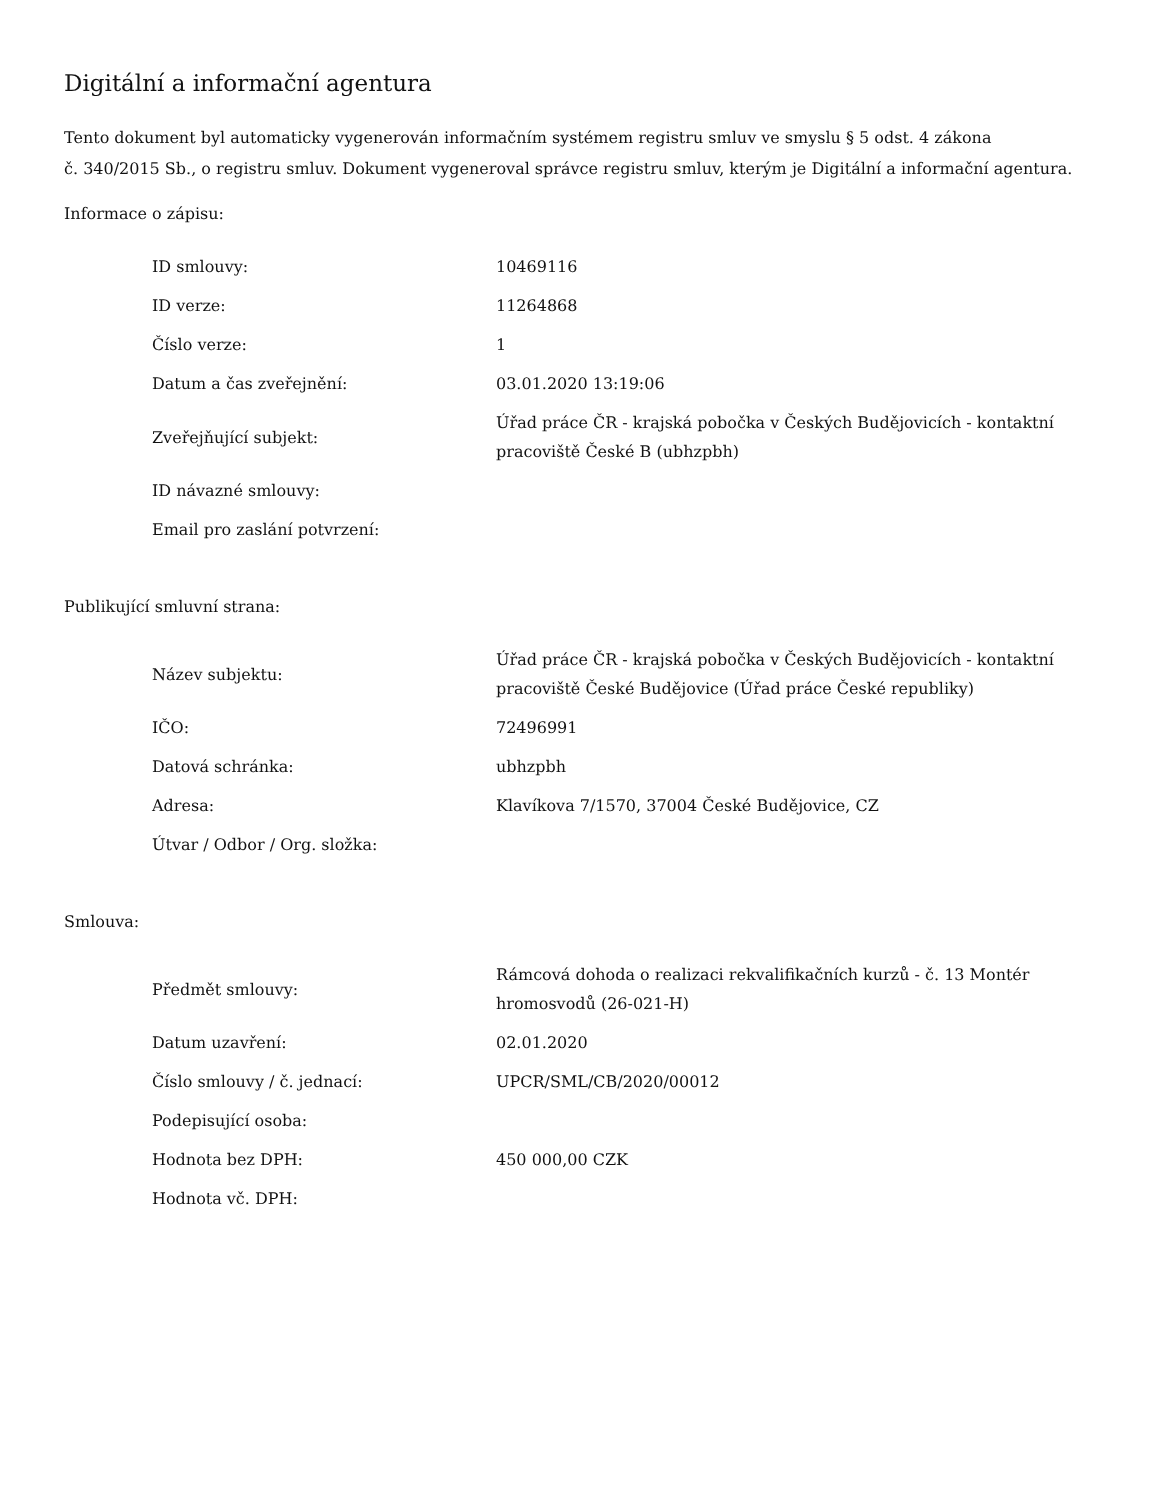Digitální a informační agentura
Tento dokument byl automaticky vygenerován informačním systémem registru smluv ve smyslu § 5 odst. 4 zákona
č. 340/2015 Sb., o registru smluv. Dokument vygeneroval správce registru smluv, kterým je Digitální a informační agentura.
Informace o zápisu:
| ID smlouvy: | 10469116 |
| ID verze: | 11264868 |
| Číslo verze: | 1 |
| Datum a čas zveřejnění: | 03.01.2020 13:19:06 |
| Zveřejňující subjekt: | Úřad práce ČR - krajská pobočka v Českých Budějovicích - kontaktní pracoviště České B (ubhzpbh) |
| ID návazné smlouvy: | |
| Email pro zaslání potvrzení: | |
Publikující smluvní strana:
| Název subjektu: | Úřad práce ČR - krajská pobočka v Českých Budějovicích - kontaktní pracoviště České Budějovice (Úřad práce České republiky) |
| IČO: | 72496991 |
| Datová schránka: | ubhzpbh |
| Adresa: | Klavíkova 7/1570, 37004 České Budějovice, CZ |
| Útvar / Odbor / Org. složka: | |
Smlouva:
| Předmět smlouvy: | Rámcová dohoda o realizaci rekvalifikačních kurzů - č. 13 Montér hromosvodů (26-021-H) |
| Datum uzavření: | 02.01.2020 |
| Číslo smlouvy / č. jednací: | UPCR/SML/CB/2020/00012 |
| Podepisující osoba: | |
| Hodnota bez DPH: | 450 000,00 CZK |
| Hodnota vč. DPH: | |